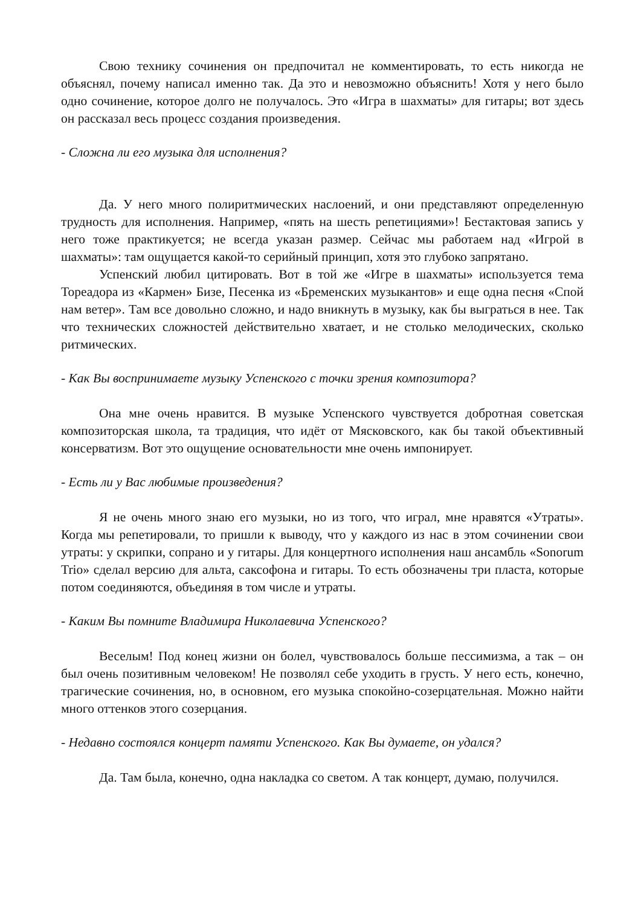Свою технику сочинения он предпочитал не комментировать, то есть никогда не объяснял, почему написал именно так. Да это и невозможно объяснить! Хотя у него было одно сочинение, которое долго не получалось. Это «Игра в шахматы» для гитары; вот здесь он рассказал весь процесс создания произведения.
- Сложна ли его музыка для исполнения?
Да. У него много полиритмических наслоений, и они представляют определенную трудность для исполнения. Например, «пять на шесть репетициями»! Бестактовая запись у него тоже практикуется; не всегда указан размер. Сейчас мы работаем над «Игрой в шахматы»: там ощущается какой-то серийный принцип, хотя это глубоко запрятано.
Успенский любил цитировать. Вот в той же «Игре в шахматы» используется тема Тореадора из «Кармен» Бизе, Песенка из «Бременских музыкантов» и еще одна песня «Спой нам ветер». Там все довольно сложно, и надо вникнуть в музыку, как бы выграться в нее. Так что технических сложностей действительно хватает, и не столько мелодических, сколько ритмических.
- Как Вы воспринимаете музыку Успенского с точки зрения композитора?
Она мне очень нравится. В музыке Успенского чувствуется добротная советская композиторская школа, та традиция, что идёт от Мясковского, как бы такой объективный консерватизм. Вот это ощущение основательности мне очень импонирует.
- Есть ли у Вас любимые произведения?
Я не очень много знаю его музыки, но из того, что играл, мне нравятся «Утраты». Когда мы репетировали, то пришли к выводу, что у каждого из нас в этом сочинении свои утраты: у скрипки, сопрано и у гитары. Для концертного исполнения наш ансамбль «Sonorum Trio» сделал версию для альта, саксофона и гитары. То есть обозначены три пласта, которые потом соединяются, объединяя в том числе и утраты.
- Каким Вы помните Владимира Николаевича Успенского?
Веселым! Под конец жизни он болел, чувствовалось больше пессимизма, а так – он был очень позитивным человеком! Не позволял себе уходить в грусть. У него есть, конечно, трагические сочинения, но, в основном, его музыка спокойно-созерцательная. Можно найти много оттенков этого созерцания.
- Недавно состоялся концерт памяти Успенского. Как Вы думаете, он удался?
Да. Там была, конечно, одна накладка со светом. А так концерт, думаю, получился.